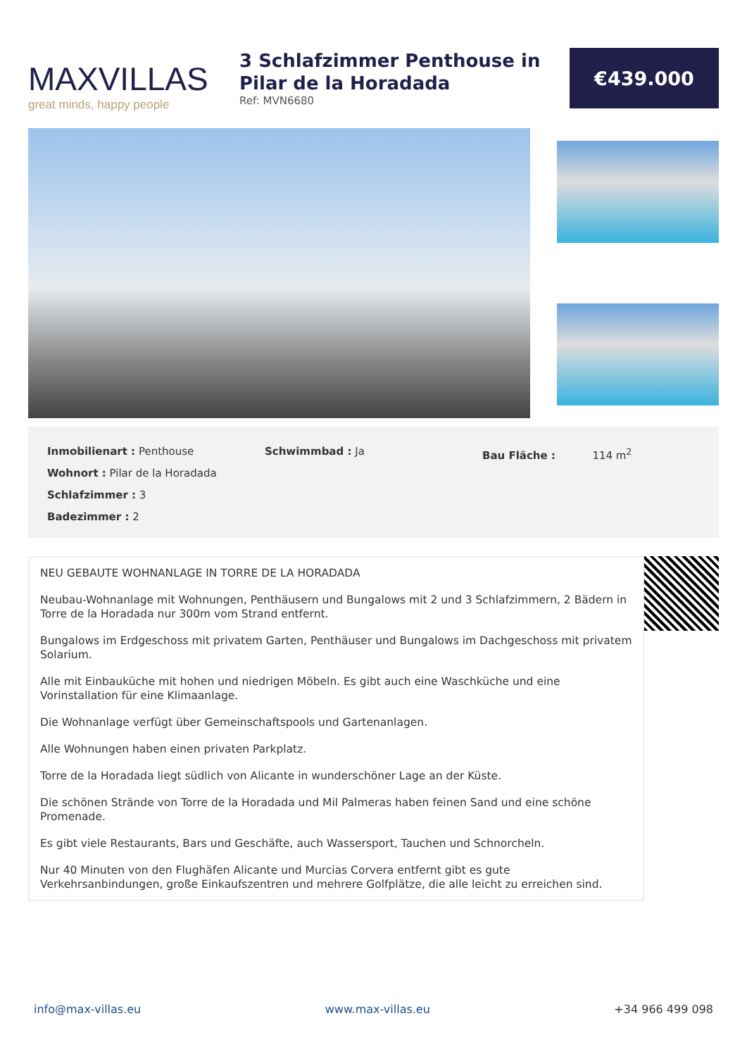MAXVILLAS
great minds, happy people
3 Schlafzimmer Penthouse in Pilar de la Horadada
Ref: MVN6680
€439.000
Inmobilienart : Penthouse
Wohnort : Pilar de la Horadada
Schlafzimmer : 3
Badezimmer : 2
Schwimmbad : Ja Bau Fläche : 114 m<sup>2</sup>
NEU GEBAUTE WOHNANLAGE IN TORRE DE LA HORADADA
Neubau-Wohnanlage mit Wohnungen, Penthäusern und Bungalows mit 2 und 3 Schlafzimmern, 2 Bädern in Torre de la Horadada nur 300m vom Strand entfernt.
Bungalows im Erdgeschoss mit privatem Garten, Penthäuser und Bungalows im Dachgeschoss mit privatem Solarium.
Alle mit Einbauküche mit hohen und niedrigen Möbeln. Es gibt auch eine Waschküche und eine Vorinstallation für eine Klimaanlage.
Die Wohnanlage verfügt über Gemeinschaftspools und Gartenanlagen.
Alle Wohnungen haben einen privaten Parkplatz.
Torre de la Horadada liegt südlich von Alicante in wunderschöner Lage an der Küste.
Die schönen Strände von Torre de la Horadada und Mil Palmeras haben feinen Sand und eine schöne Promenade.
Es gibt viele Restaurants, Bars und Geschäfte, auch Wassersport, Tauchen und Schnorcheln.
Nur 40 Minuten von den Flughäfen Alicante und Murcias Corvera entfernt gibt es gute Verkehrsanbindungen, große Einkaufszentren und mehrere Golfplätze, die alle leicht zu erreichen sind.
info@max-villas.eu www.max-villas.eu +34 966 499 098